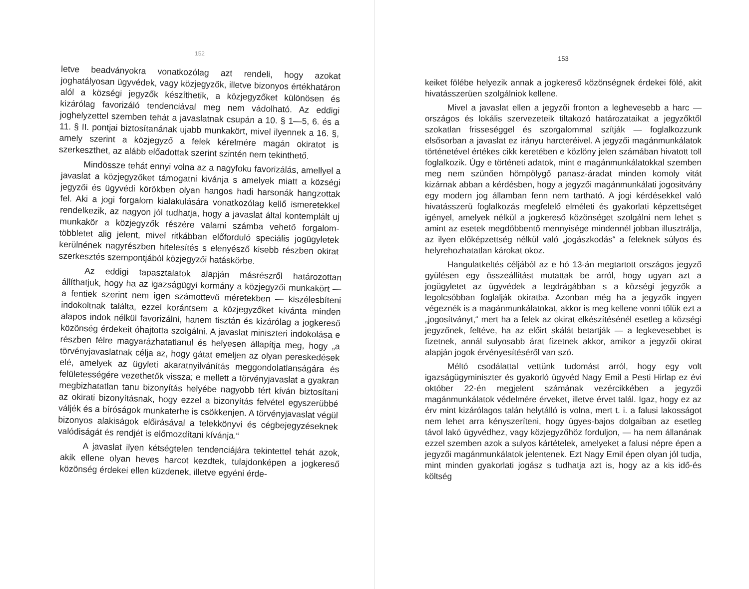152
letve beadványokra vonatkozólag azt rendeli, hogy azokat joghatályosan ügyvédek, vagy közjegyzők, illetve bizonyos értékhatáron alól a községi jegyzők készíthetik, a közjegyzőket különösen és kizárólag favorizáló tendenciával meg nem vádolható. Az eddigi joghelyzettel szemben tehát a javaslatnak csupán a 10. § 1—5, 6. és a 11. § II. pontjai biztosítanának ujabb munkakört, mivel ilyennek a 16. §, amely szerint a közjegyző a felek kérelmére magán okiratot is szerkeszthet, az alább előadottak szerint szintén nem tekinthető.
Mindössze tehát ennyi volna az a nagyfoku favorizálás, amellyel a javaslat a közjegyzőket támogatni kivánja s amelyek miatt a községi jegyzői és ügyvédi körökben olyan hangos hadi harsonák hangzottak fel. Aki a jogi forgalom kialakulására vonatkozólag kellő ismeretekkel rendelkezik, az nagyon jól tudhatja, hogy a javaslat által kontemplált uj munkakör a közjegyzők részére valami számba vehető forgalom-többletet alig jelent, mivel ritkábban előforduló speciális jogügyletek kerülnének nagyrészben hitelesítés s elenyésző kisebb részben okirat szerkesztés szempontjából közjegyzői hatáskörbe.
Az eddigi tapasztalatok alapján másrészről határozottan állíthatjuk, hogy ha az igazságügyi kormány a közjegyzői munkakört — a fentiek szerint nem igen számottevő méretekben — kiszélesbíteni indokoltnak találta, ezzel korántsem a közjegyzőket kívánta minden alapos indok nélkül favorizálni, hanem tisztán és kizárólag a jogkereső közönség érdekeit óhajtotta szolgálni. A javaslat miniszteri indokolása e részben félre magyarázhatatlanul és helyesen állapítja meg, hogy „a törvényjavaslatnak célja az, hogy gátat emeljen az olyan pereskedések elé, amelyek az ügyleti akaratnyilvánítás meggondolatlanságára és felületességére vezethetők vissza; e mellett a törvényjavaslat a gyakran megbizhatatlan tanu bizonyítás helyébe nagyobb tért kíván biztosítani az okirati bizonyításnak, hogy ezzel a bizonyítás felvétel egyszerübbé váljék és a bíróságok munkaterhe is csökkenjen. A törvényjavaslat végül bizonyos alakiságok előirásával a telekkönyvi és cégbejegyzéseknek valódiságát és rendjét is előmozdítani kívánja.“
A javaslat ilyen kétségtelen tendenciájára tekintettel tehát azok, akik ellene olyan heves harcot kezdtek, tulajdonképen a jogkereső közönség érdekei ellen küzdenek, illetve egyéni érde-
153
keiket fölébe helyezik annak a jogkereső közönségnek érdekei fölé, akit hivatásszerüen szolgálniok kellene.
Mivel a javaslat ellen a jegyzői fronton a leghevesebb a harc — országos és lokális szervezeteik tiltakozó határozataikat a jegyzőktől szokatlan frisseséggel és szorgalommal szítják — foglalkozzunk elsősorban a javaslat ez irányu harcteréivel. A jegyzői magánmunkálatok történetével értékes cikk keretében e közlöny jelen számában hivatott toll foglalkozik. Úgy e történeti adatok, mint e magánmunkálatokkal szemben meg nem szünően hömpölygő panasz-áradat minden komoly vitát kizárnak abban a kérdésben, hogy a jegyzői magánmunkálati jogositvány egy modern jog államban fenn nem tartható. A jogi kérdésekkel való hivatásszerü foglalkozás megfelelő elméleti és gyakorlati képzettséget igényel, amelyek nélkül a jogkereső közönséget szolgálni nem lehet s amint az esetek megdöbbentő mennyisége mindennél jobban illusztrálja, az ilyen előképzettség nélkül való „jogászkodás“ a feleknek súlyos és helyrehozhatatlan károkat okoz.
Hangulatkeltés céljából az e hó 13-án megtartott országos jegyző gyülésen egy összeállítást mutattak be arról, hogy ugyan azt a jogügyletet az ügyvédek a legdrágábban s a községi jegyzők a legolcsóbban foglalják okiratba. Azonban még ha a jegyzők ingyen végeznék is a magánmunkálatokat, akkor is meg kellene vonni tőlük ezt a „jogosítványt,“ mert ha a felek az okirat elkészítésénél esetleg a községi jegyzőnek, feltéve, ha az előirt skálát betartják — a legkevesebbet is fizetnek, annál sulyosabb árat fizetnek akkor, amikor a jegyzői okirat alapján jogok érvényesítéséről van szó.
Méltó csodálattal vettünk tudomást arról, hogy egy volt igazságügyminiszter és gyakorló ügyvéd Nagy Emil a Pesti Hirlap ez évi október 22-én megjelent számának vezércikkében a jegyzői magánmunkálatok védelmére érveket, illetve érvet talál. Igaz, hogy ez az érv mint kizárólagos talán helytálló is volna, mert t. i. a falusi lakosságot nem lehet arra kényszeríteni, hogy ügyes-bajos dolgaiban az esetleg távol lakó ügyvédhez, vagy közjegyzőhöz forduljon, — ha nem állanának ezzel szemben azok a sulyos kártételek, amelyeket a falusi népre épen a jegyzői magánmunkálatok jelentenek. Ezt Nagy Emil épen olyan jól tudja, mint minden gyakorlati jogász s tudhatja azt is, hogy az a kis idő-és költség